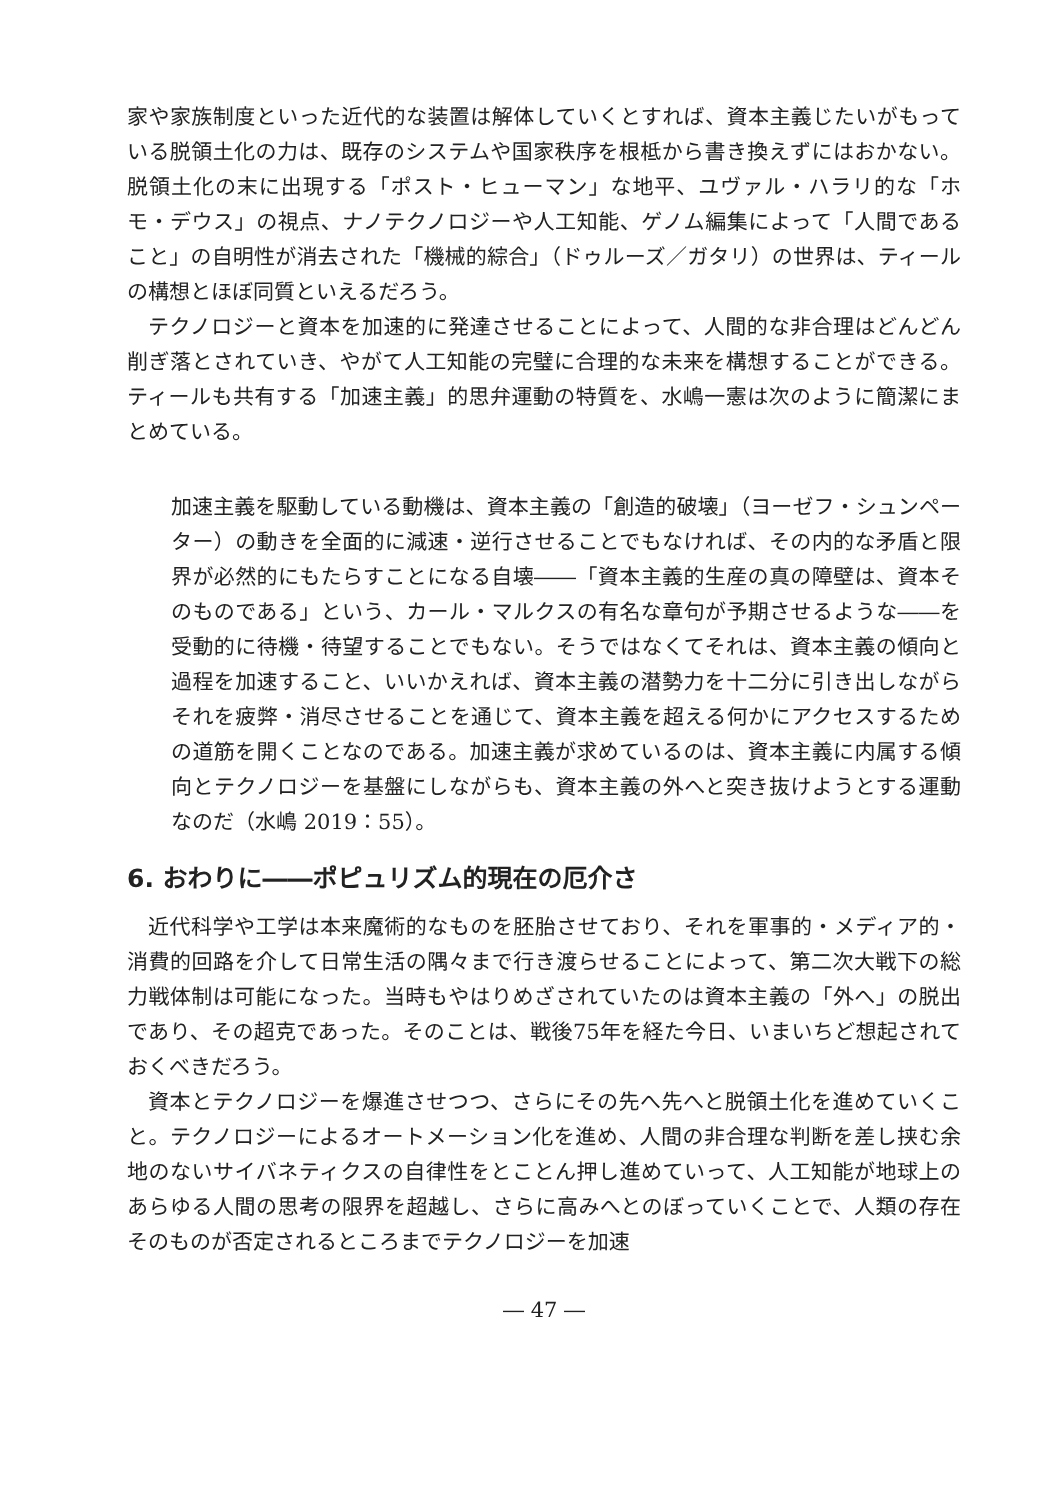家や家族制度といった近代的な装置は解体していくとすれば、資本主義じたいがもっている脱領土化の力は、既存のシステムや国家秩序を根柢から書き換えずにはおかない。脱領土化の末に出現する「ポスト・ヒューマン」な地平、ユヴァル・ハラリ的な「ホモ・デウス」の視点、ナノテクノロジーや人工知能、ゲノム編集によって「人間であること」の自明性が消去された「機械的綜合」（ドゥルーズ／ガタリ）の世界は、ティールの構想とほぼ同質といえるだろう。
テクノロジーと資本を加速的に発達させることによって、人間的な非合理はどんどん削ぎ落とされていき、やがて人工知能の完璧に合理的な未来を構想することができる。ティールも共有する「加速主義」的思弁運動の特質を、水嶋一憲は次のように簡潔にまとめている。
加速主義を駆動している動機は、資本主義の「創造的破壊」（ヨーゼフ・シュンペーター）の動きを全面的に減速・逆行させることでもなければ、その内的な矛盾と限界が必然的にもたらすことになる自壊――「資本主義的生産の真の障壁は、資本そのものである」という、カール・マルクスの有名な章句が予期させるような――を受動的に待機・待望することでもない。そうではなくてそれは、資本主義の傾向と過程を加速すること、いいかえれば、資本主義の潜勢力を十二分に引き出しながらそれを疲弊・消尽させることを通じて、資本主義を超える何かにアクセスするための道筋を開くことなのである。加速主義が求めているのは、資本主義に内属する傾向とテクノロジーを基盤にしながらも、資本主義の外へと突き抜けようとする運動なのだ（水嶋 2019：55）。
6. おわりに――ポピュリズム的現在の厄介さ
近代科学や工学は本来魔術的なものを胚胎させており、それを軍事的・メディア的・消費的回路を介して日常生活の隅々まで行き渡らせることによって、第二次大戦下の総力戦体制は可能になった。当時もやはりめざされていたのは資本主義の「外へ」の脱出であり、その超克であった。そのことは、戦後75年を経た今日、いまいちど想起されておくべきだろう。
資本とテクノロジーを爆進させつつ、さらにその先へ先へと脱領土化を進めていくこと。テクノロジーによるオートメーション化を進め、人間の非合理な判断を差し挟む余地のないサイバネティクスの自律性をとことん押し進めていって、人工知能が地球上のあらゆる人間の思考の限界を超越し、さらに高みへとのぼっていくことで、人類の存在そのものが否定されるところまでテクノロジーを加速
― 47 ―